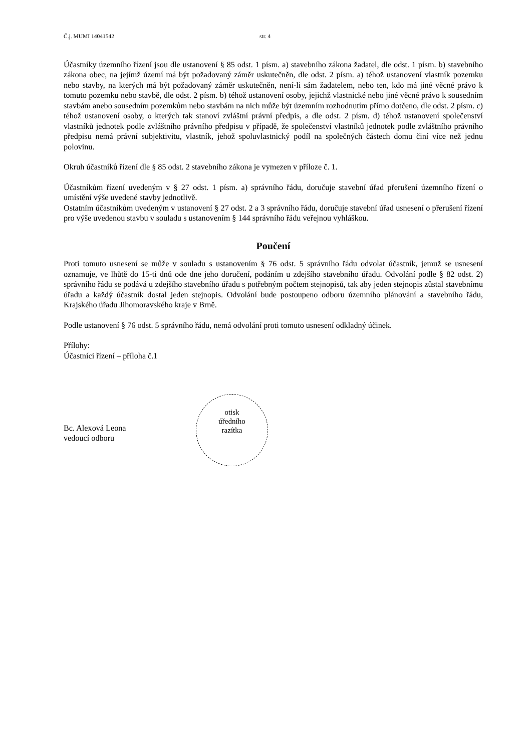Č.j. MUMI 14041542 str. 4
Účastníky územního řízení jsou dle ustanovení § 85 odst. 1 písm. a) stavebního zákona žadatel, dle odst. 1 písm. b) stavebního zákona obec, na jejímž území má být požadovaný záměr uskutečněn, dle odst. 2 písm. a) téhož ustanovení vlastník pozemku nebo stavby, na kterých má být požadovaný záměr uskutečněn, není-li sám žadatelem, nebo ten, kdo má jiné věcné právo k tomuto pozemku nebo stavbě, dle odst. 2 písm. b) téhož ustanovení osoby, jejichž vlastnické nebo jiné věcné právo k sousedním stavbám anebo sousedním pozemkům nebo stavbám na nich může být územním rozhodnutím přímo dotčeno, dle odst. 2 písm. c) téhož ustanovení osoby, o kterých tak stanoví zvláštní právní předpis, a dle odst. 2 písm. d) téhož ustanovení společenství vlastníků jednotek podle zvláštního právního předpisu v případě, že společenství vlastníků jednotek podle zvláštního právního předpisu nemá právní subjektivitu, vlastník, jehož spoluvlastnický podíl na společných částech domu činí více než jednu polovinu.
Okruh účastníků řízení dle § 85 odst. 2 stavebního zákona je vymezen v příloze č. 1.
Účastníkům řízení uvedeným v § 27 odst. 1 písm. a) správního řádu, doručuje stavební úřad přerušení územního řízení o umístění výše uvedené stavby jednotlivě.
Ostatním účastníkům uvedeným v ustanovení § 27 odst. 2 a 3 správního řádu, doručuje stavební úřad usnesení o přerušení řízení pro výše uvedenou stavbu v souladu s ustanovením § 144 správního řádu veřejnou vyhláškou.
Poučení
Proti tomuto usnesení se může v souladu s ustanovením § 76 odst. 5 správního řádu odvolat účastník, jemuž se usnesení oznamuje, ve lhůtě do 15-ti dnů ode dne jeho doručení, podáním u zdejšího stavebního úřadu. Odvolání podle § 82 odst. 2) správního řádu se podává u zdejšího stavebního úřadu s potřebným počtem stejnopisů, tak aby jeden stejnopis zůstal stavebnímu úřadu a každý účastník dostal jeden stejnopis. Odvolání bude postoupeno odboru územního plánování a stavebního řádu, Krajského úřadu Jihomoravského kraje v Brně.
Podle ustanovení § 76 odst. 5 správního řádu, nemá odvolání proti tomuto usnesení odkladný účinek.
Přílohy:
Účastníci řízení – příloha č.1
Bc. Alexová Leona
vedoucí odboru
otisk
úředního
razítka